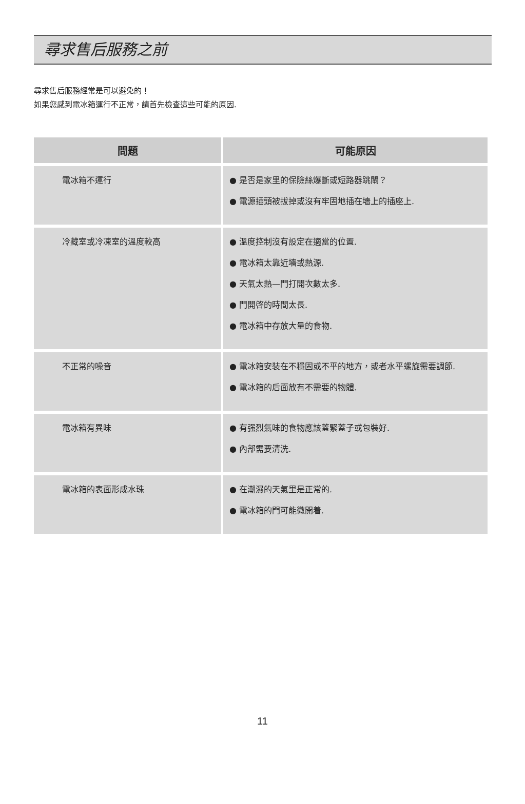尋求售后服務之前
尋求售后服務經常是可以避免的！
如果您感到電冰箱運行不正常，請首先檢查這些可能的原因.
| 問題 | 可能原因 |
| --- | --- |
| 電冰箱不運行 | ● 是否是家里的保險絲爆斷或短路器跳閘？ ● 電源插頭被拔掉或沒有牢固地插在墻上的插座上. |
| 冷藏室或冷凍室的溫度較高 | ● 溫度控制沒有設定在適當的位置. ● 電冰箱太靠近墻或熱源. ● 天氣太熱—門打開次數太多. ● 門開啓的時間太長. ● 電冰箱中存放大量的食物. |
| 不正常的噪音 | ● 電冰箱安裝在不穩固或不平的地方，或者水平螺旋需要調節. ● 電冰箱的后面放有不需要的物體. |
| 電冰箱有異味 | ● 有强烈氣味的食物應該蓋緊蓋子或包裝好. ● 內部需要清洗. |
| 電冰箱的表面形成水珠 | ● 在潮濕的天氣里是正常的. ● 電冰箱的門可能微開着. |
11